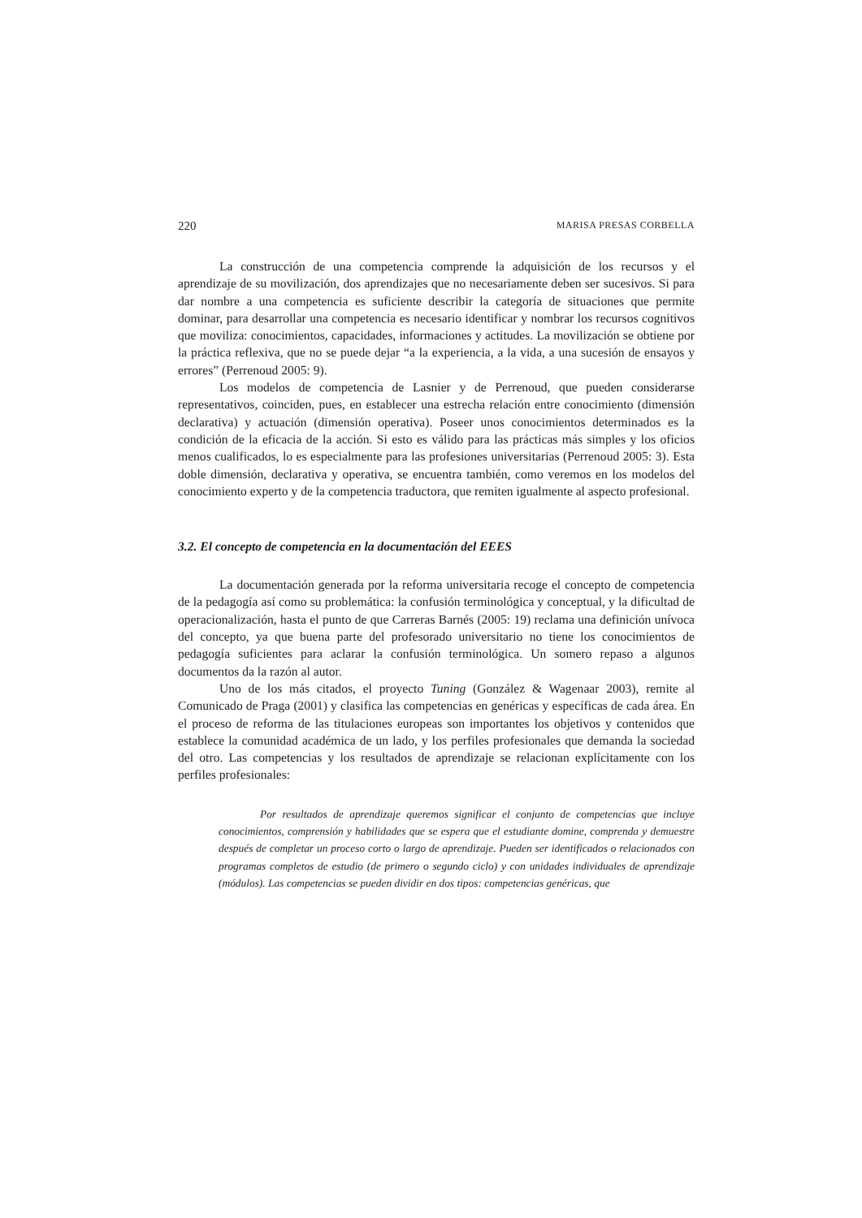220 MARISA PRESAS CORBELLA
La construcción de una competencia comprende la adquisición de los recursos y el aprendizaje de su movilización, dos aprendizajes que no necesariamente deben ser sucesivos. Si para dar nombre a una competencia es suficiente describir la categoría de situaciones que permite dominar, para desarrollar una competencia es necesario identificar y nombrar los recursos cognitivos que moviliza: conocimientos, capacidades, informaciones y actitudes. La movilización se obtiene por la práctica reflexiva, que no se puede dejar “a la experiencia, a la vida, a una sucesión de ensayos y errores” (Perrenoud 2005: 9).
Los modelos de competencia de Lasnier y de Perrenoud, que pueden considerarse representativos, coinciden, pues, en establecer una estrecha relación entre conocimiento (dimensión declarativa) y actuación (dimensión operativa). Poseer unos conocimientos determinados es la condición de la eficacia de la acción. Si esto es válido para las prácticas más simples y los oficios menos cualificados, lo es especialmente para las profesiones universitarias (Perrenoud 2005: 3). Esta doble dimensión, declarativa y operativa, se encuentra también, como veremos en los modelos del conocimiento experto y de la competencia traductora, que remiten igualmente al aspecto profesional.
3.2. El concepto de competencia en la documentación del EEES
La documentación generada por la reforma universitaria recoge el concepto de competencia de la pedagogía así como su problemática: la confusión terminológica y conceptual, y la dificultad de operacionalización, hasta el punto de que Carreras Barnés (2005: 19) reclama una definición unívoca del concepto, ya que buena parte del profesorado universitario no tiene los conocimientos de pedagogía suficientes para aclarar la confusión terminológica. Un somero repaso a algunos documentos da la razón al autor.
Uno de los más citados, el proyecto Tuning (González & Wagenaar 2003), remite al Comunicado de Praga (2001) y clasifica las competencias en genéricas y específicas de cada área. En el proceso de reforma de las titulaciones europeas son importantes los objetivos y contenidos que establece la comunidad académica de un lado, y los perfiles profesionales que demanda la sociedad del otro. Las competencias y los resultados de aprendizaje se relacionan explícitamente con los perfiles profesionales:
Por resultados de aprendizaje queremos significar el conjunto de competencias que incluye conocimientos, comprensión y habilidades que se espera que el estudiante domine, comprenda y demuestre después de completar un proceso corto o largo de aprendizaje. Pueden ser identificados o relacionados con programas completos de estudio (de primero o segundo ciclo) y con unidades individuales de aprendizaje (módulos). Las competencias se pueden dividir en dos tipos: competencias genéricas, que